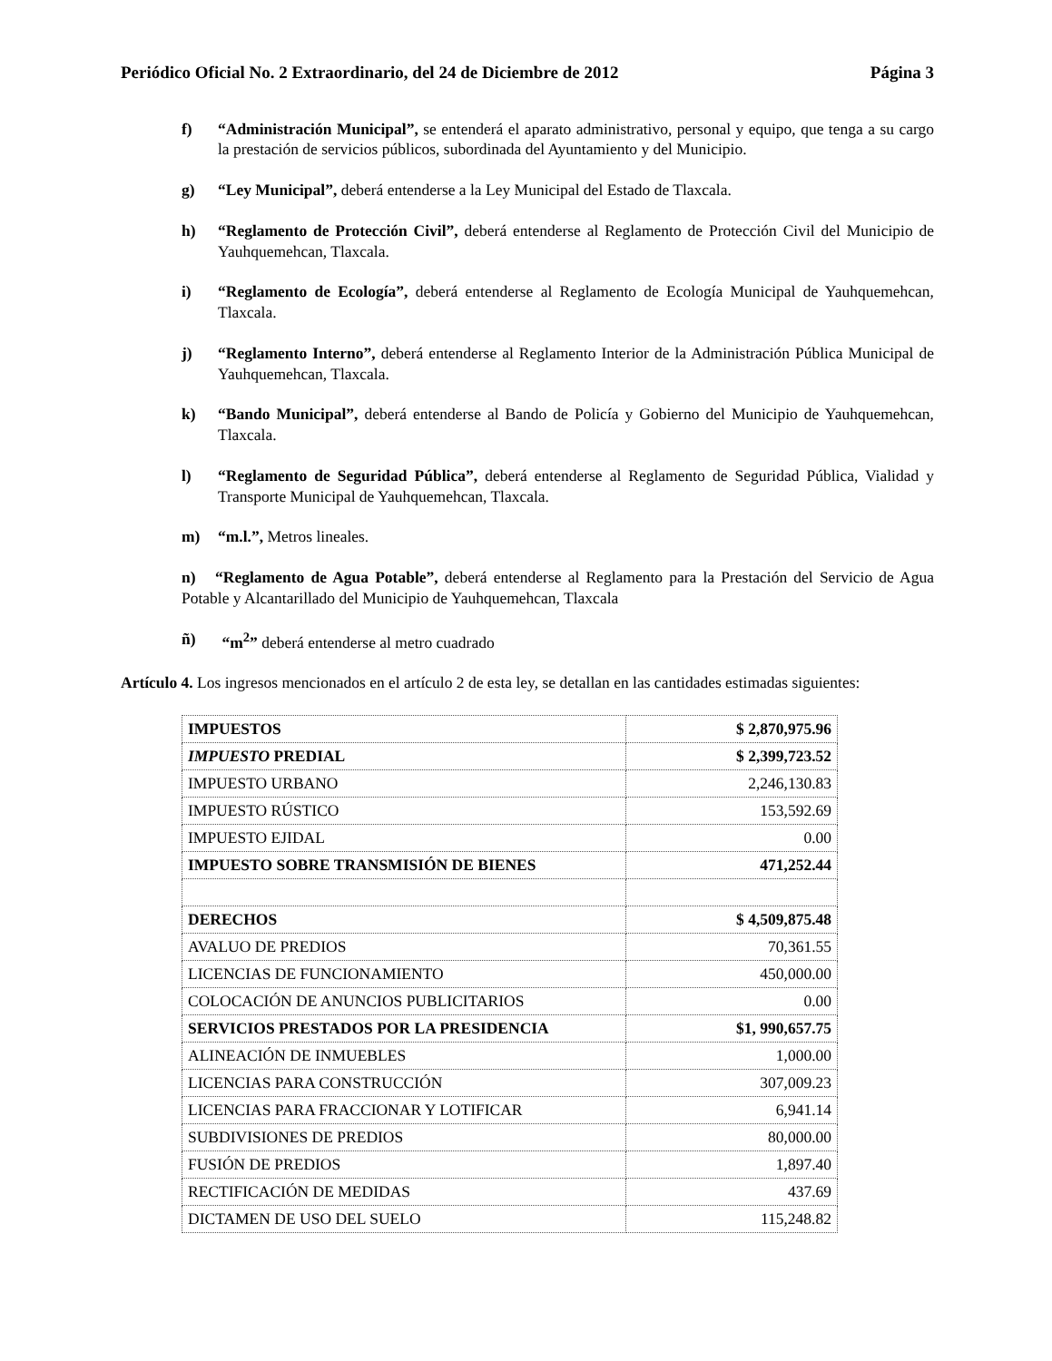Periódico Oficial No. 2 Extraordinario, del 24 de Diciembre de 2012 Página 3
f) “Administración Municipal”, se entenderá el aparato administrativo, personal y equipo, que tenga a su cargo la prestación de servicios públicos, subordinada del Ayuntamiento y del Municipio.
g) “Ley Municipal”, deberá entenderse a la Ley Municipal del Estado de Tlaxcala.
h) “Reglamento de Protección Civil”, deberá entenderse al Reglamento de Protección Civil del Municipio de Yauhquemehcan, Tlaxcala.
i) “Reglamento de Ecología”, deberá entenderse al Reglamento de Ecología Municipal de Yauhquemehcan, Tlaxcala.
j) “Reglamento Interno”, deberá entenderse al Reglamento Interior de la Administración Pública Municipal de Yauhquemehcan, Tlaxcala.
k) “Bando Municipal”, deberá entenderse al Bando de Policía y Gobierno del Municipio de Yauhquemehcan, Tlaxcala.
l) “Reglamento de Seguridad Pública”, deberá entenderse al Reglamento de Seguridad Pública, Vialidad y Transporte Municipal de Yauhquemehcan, Tlaxcala.
m) “m.l.”, Metros lineales.
n) “Reglamento de Agua Potable”, deberá entenderse al Reglamento para la Prestación del Servicio de Agua Potable y Alcantarillado del Municipio de Yauhquemehcan, Tlaxcala
ñ) “m<sup>2</sup>” deberá entenderse al metro cuadrado
Artículo 4. Los ingresos mencionados en el artículo 2 de esta ley, se detallan en las cantidades estimadas siguientes:
| IMPUESTOS | $ 2,870,975.96 |
| IMPUESTO PREDIAL | $ 2,399,723.52 |
| IMPUESTO URBANO | 2,246,130.83 |
| IMPUESTO RÚSTICO | 153,592.69 |
| IMPUESTO EJIDAL | 0.00 |
| IMPUESTO SOBRE TRANSMISIÓN DE BIENES | 471,252.44 |
| DERECHOS | $ 4,509,875.48 |
| AVALUO DE PREDIOS | 70,361.55 |
| LICENCIAS DE FUNCIONAMIENTO | 450,000.00 |
| COLOCACIÓN DE ANUNCIOS PUBLICITARIOS | 0.00 |
| SERVICIOS PRESTADOS POR LA PRESIDENCIA | $1, 990,657.75 |
| ALINEACIÓN DE INMUEBLES | 1,000.00 |
| LICENCIAS PARA CONSTRUCCIÓN | 307,009.23 |
| LICENCIAS PARA FRACCIONAR Y LOTIFICAR | 6,941.14 |
| SUBDIVISIONES DE PREDIOS | 80,000.00 |
| FUSIÓN DE PREDIOS | 1,897.40 |
| RECTIFICACIÓN DE MEDIDAS | 437.69 |
| DICTAMEN DE USO DEL SUELO | 115,248.82 |